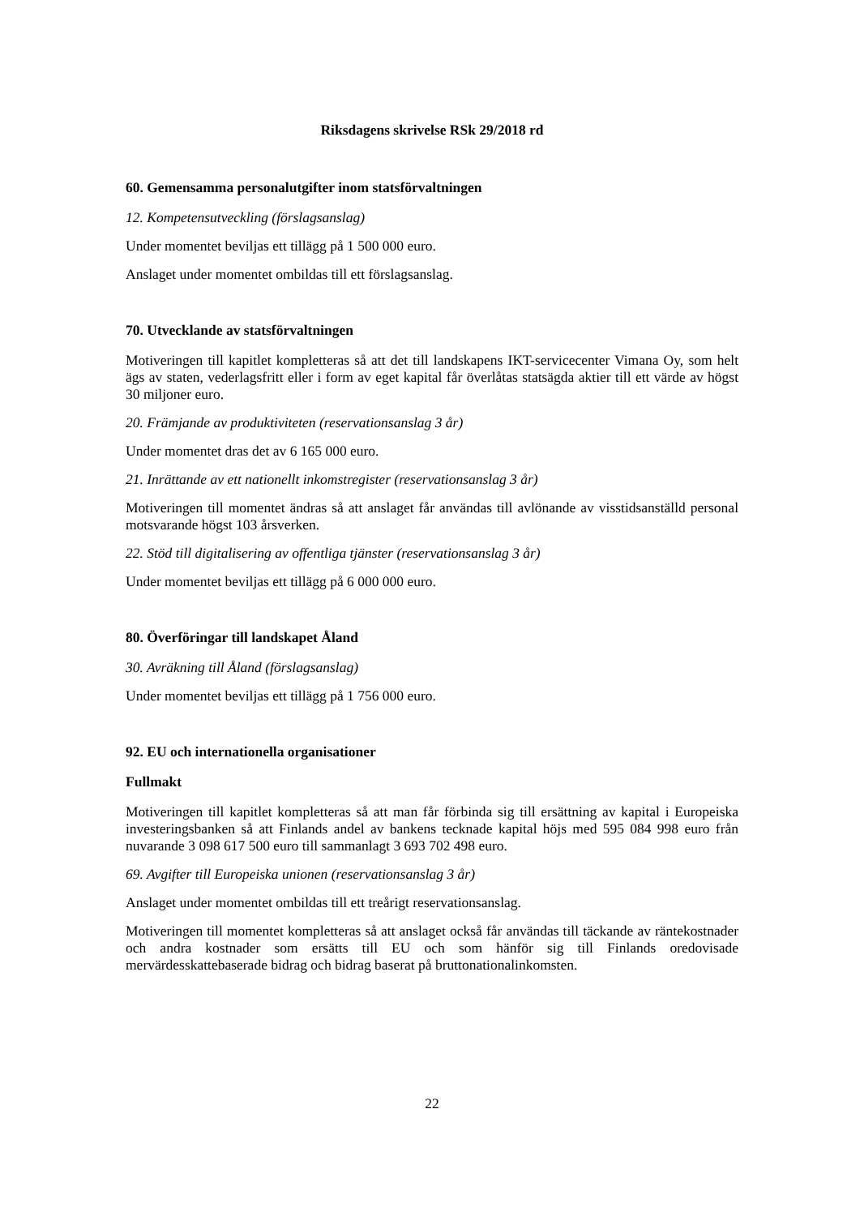Riksdagens skrivelse RSk 29/2018 rd
60. Gemensamma personalutgifter inom statsförvaltningen
12. Kompetensutveckling (förslagsanslag)
Under momentet beviljas ett tillägg på 1 500 000 euro.
Anslaget under momentet ombildas till ett förslagsanslag.
70. Utvecklande av statsförvaltningen
Motiveringen till kapitlet kompletteras så att det till landskapens IKT-servicecenter Vimana Oy, som helt ägs av staten, vederlagsfritt eller i form av eget kapital får överlåtas statsägda aktier till ett värde av högst 30 miljoner euro.
20. Främjande av produktiviteten (reservationsanslag 3 år)
Under momentet dras det av 6 165 000 euro.
21. Inrättande av ett nationellt inkomstregister (reservationsanslag 3 år)
Motiveringen till momentet ändras så att anslaget får användas till avlönande av visstidsanställd personal motsvarande högst 103 årsverken.
22. Stöd till digitalisering av offentliga tjänster (reservationsanslag 3 år)
Under momentet beviljas ett tillägg på 6 000 000 euro.
80. Överföringar till landskapet Åland
30. Avräkning till Åland (förslagsanslag)
Under momentet beviljas ett tillägg på 1 756 000 euro.
92. EU och internationella organisationer
Fullmakt
Motiveringen till kapitlet kompletteras så att man får förbinda sig till ersättning av kapital i Europeiska investeringsbanken så att Finlands andel av bankens tecknade kapital höjs med 595 084 998 euro från nuvarande 3 098 617 500 euro till sammanlagt 3 693 702 498 euro.
69. Avgifter till Europeiska unionen (reservationsanslag 3 år)
Anslaget under momentet ombildas till ett treårigt reservationsanslag.
Motiveringen till momentet kompletteras så att anslaget också får användas till täckande av räntekostnader och andra kostnader som ersätts till EU och som hänför sig till Finlands oredovisade mervärdesskattebaserade bidrag och bidrag baserat på bruttonationalinkomsten.
22